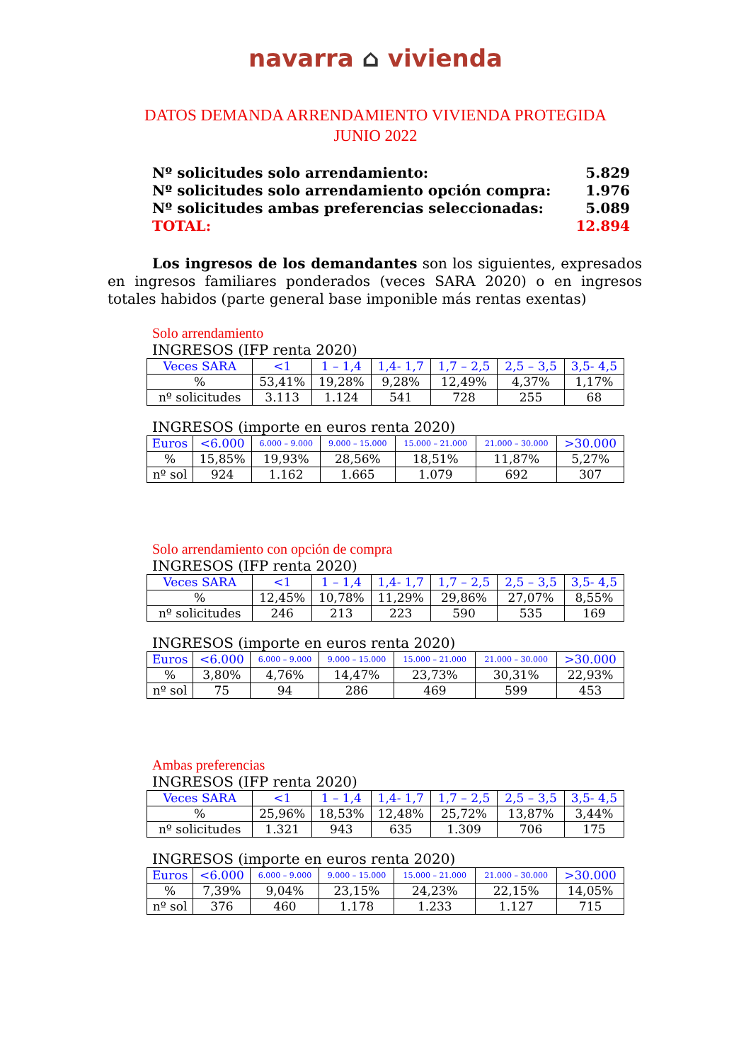navarra ⌂ vivienda
DATOS DEMANDA ARRENDAMIENTO VIVIENDA PROTEGIDA
JUNIO 2022
| Nº solicitudes solo arrendamiento: | 5.829 |
| Nº solicitudes solo arrendamiento opción compra: | 1.976 |
| Nº solicitudes ambas preferencias seleccionadas: | 5.089 |
| TOTAL: | 12.894 |
Los ingresos de los demandantes son los siguientes, expresados en ingresos familiares ponderados (veces SARA 2020) o en ingresos totales habidos (parte general base imponible más rentas exentas)
Solo arrendamiento
INGRESOS (IFP renta 2020)
| Veces SARA | <1 | 1 – 1,4 | 1,4- 1,7 | 1,7 – 2,5 | 2,5 – 3,5 | 3,5- 4,5 |
| --- | --- | --- | --- | --- | --- | --- |
| % | 53,41% | 19,28% | 9,28% | 12,49% | 4,37% | 1,17% |
| nº solicitudes | 3.113 | 1.124 | 541 | 728 | 255 | 68 |
INGRESOS (importe en euros renta 2020)
| Euros | <6.000 | 6.000 – 9.000 | 9.000 – 15.000 | 15.000 – 21.000 | 21.000 – 30.000 | >30.000 |
| --- | --- | --- | --- | --- | --- | --- |
| % | 15,85% | 19,93% | 28,56% | 18,51% | 11,87% | 5,27% |
| nº sol | 924 | 1.162 | 1.665 | 1.079 | 692 | 307 |
Solo arrendamiento con opción de compra
INGRESOS (IFP renta 2020)
| Veces SARA | <1 | 1 – 1,4 | 1,4- 1,7 | 1,7 – 2,5 | 2,5 – 3,5 | 3,5- 4,5 |
| --- | --- | --- | --- | --- | --- | --- |
| % | 12,45% | 10,78% | 11,29% | 29,86% | 27,07% | 8,55% |
| nº solicitudes | 246 | 213 | 223 | 590 | 535 | 169 |
INGRESOS (importe en euros renta 2020)
| Euros | <6.000 | 6.000 – 9.000 | 9.000 – 15.000 | 15.000 – 21.000 | 21.000 – 30.000 | >30.000 |
| --- | --- | --- | --- | --- | --- | --- |
| % | 3,80% | 4,76% | 14,47% | 23,73% | 30,31% | 22,93% |
| nº sol | 75 | 94 | 286 | 469 | 599 | 453 |
Ambas preferencias
INGRESOS (IFP renta 2020)
| Veces SARA | <1 | 1 – 1,4 | 1,4- 1,7 | 1,7 – 2,5 | 2,5 – 3,5 | 3,5- 4,5 |
| --- | --- | --- | --- | --- | --- | --- |
| % | 25,96% | 18,53% | 12,48% | 25,72% | 13,87% | 3,44% |
| nº solicitudes | 1.321 | 943 | 635 | 1.309 | 706 | 175 |
INGRESOS (importe en euros renta 2020)
| Euros | <6.000 | 6.000 – 9.000 | 9.000 – 15.000 | 15.000 – 21.000 | 21.000 – 30.000 | >30.000 |
| --- | --- | --- | --- | --- | --- | --- |
| % | 7,39% | 9,04% | 23,15% | 24,23% | 22,15% | 14,05% |
| nº sol | 376 | 460 | 1.178 | 1.233 | 1.127 | 715 |